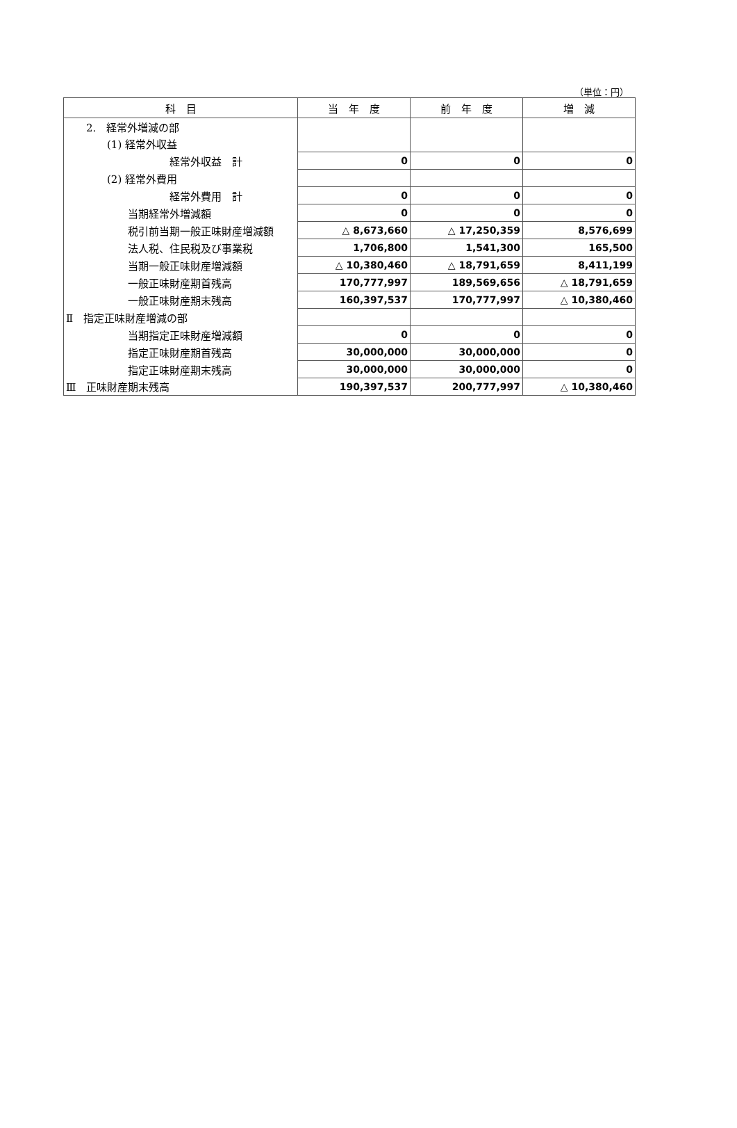（単位：円）
| 科 目 | 当 年 度 | 前 年 度 | 増 減 |
| --- | --- | --- | --- |
| 2. 経常外増減の部 | | | |
| (1) 経常外収益 | | | |
| 経常外収益 計 | 0 | 0 | 0 |
| (2) 経常外費用 | | | |
| 経常外費用 計 | 0 | 0 | 0 |
| 当期経常外増減額 | 0 | 0 | 0 |
| 税引前当期一般正味財産増減額 | △ 8,673,660 | △ 17,250,359 | 8,576,699 |
| 法人税、住民税及び事業税 | 1,706,800 | 1,541,300 | 165,500 |
| 当期一般正味財産増減額 | △ 10,380,460 | △ 18,791,659 | 8,411,199 |
| 一般正味財産期首残高 | 170,777,997 | 189,569,656 | △ 18,791,659 |
| 一般正味財産期末残高 | 160,397,537 | 170,777,997 | △ 10,380,460 |
| Ⅱ 指定正味財産増減の部 | | | |
| 当期指定正味財産増減額 | 0 | 0 | 0 |
| 指定正味財産期首残高 | 30,000,000 | 30,000,000 | 0 |
| 指定正味財産期末残高 | 30,000,000 | 30,000,000 | 0 |
| Ⅲ 正味財産期末残高 | 190,397,537 | 200,777,997 | △ 10,380,460 |